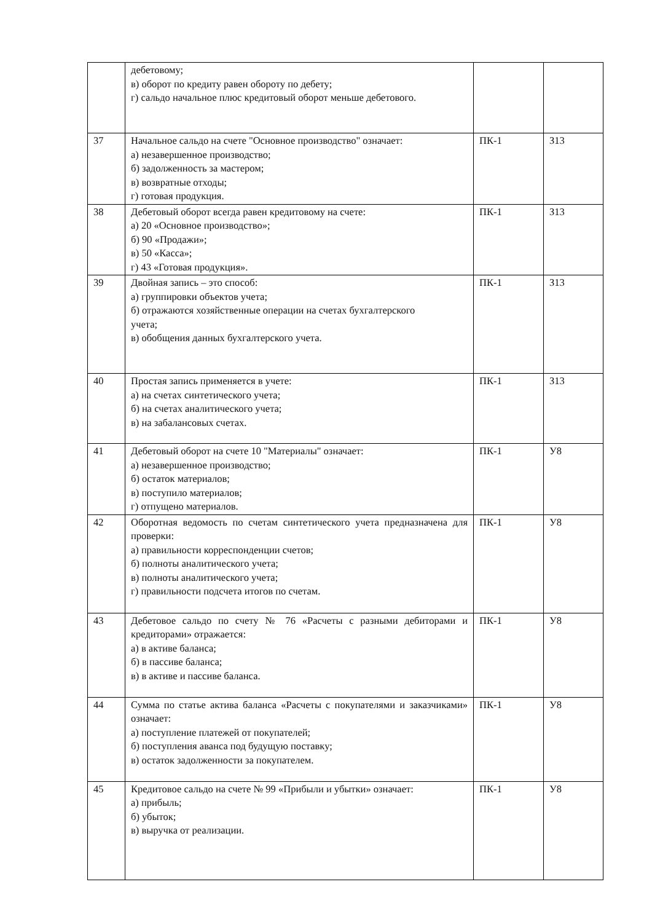| | дебетовому; в) оборот по кредиту равен обороту по дебету; г) сальдо начальное плюс кредитовый оборот меньше дебетового. | | |
| 37 | Начальное сальдо на счете "Основное производство" означает: а) незавершенное производство; б) задолженность за мастером; в) возвратные отходы; г) готовая продукция. | ПК-1 | З13 |
| 38 | Дебетовый оборот всегда равен кредитовому на счете: а) 20 «Основное производство»; б) 90 «Продажи»; в) 50 «Касса»; г) 43 «Готовая продукция». | ПК-1 | З13 |
| 39 | Двойная запись – это способ: а) группировки объектов учета; б) отражаются хозяйственные операции на счетах бухгалтерского учета; в) обобщения данных бухгалтерского учета. | ПК-1 | З13 |
| 40 | Простая запись применяется в учете: а) на счетах синтетического учета; б) на счетах аналитического учета; в) на забалансовых счетах. | ПК-1 | З13 |
| 41 | Дебетовый оборот на счете 10 "Материалы" означает: а) незавершенное производство; б) остаток материалов; в) поступило материалов; г) отпущено материалов. | ПК-1 | У8 |
| 42 | Оборотная ведомость по счетам синтетического учета предназначена для проверки: а) правильности корреспонденции счетов; б) полноты аналитического учета; в) полноты аналитического учета; г) правильности подсчета итогов по счетам. | ПК-1 | У8 |
| 43 | Дебетовое сальдо по счету № 76 «Расчеты с разными дебиторами и кредиторами» отражается: а) в активе баланса; б) в пассиве баланса; в) в активе и пассиве баланса. | ПК-1 | У8 |
| 44 | Сумма по статье актива баланса «Расчеты с покупателями и заказчиками» означает: а) поступление платежей от покупателей; б) поступления аванса под будущую поставку; в) остаток задолженности за покупателем. | ПК-1 | У8 |
| 45 | Кредитовое сальдо на счете № 99 «Прибыли и убытки» означает: а) прибыль; б) убыток; в) выручка от реализации. | ПК-1 | У8 |